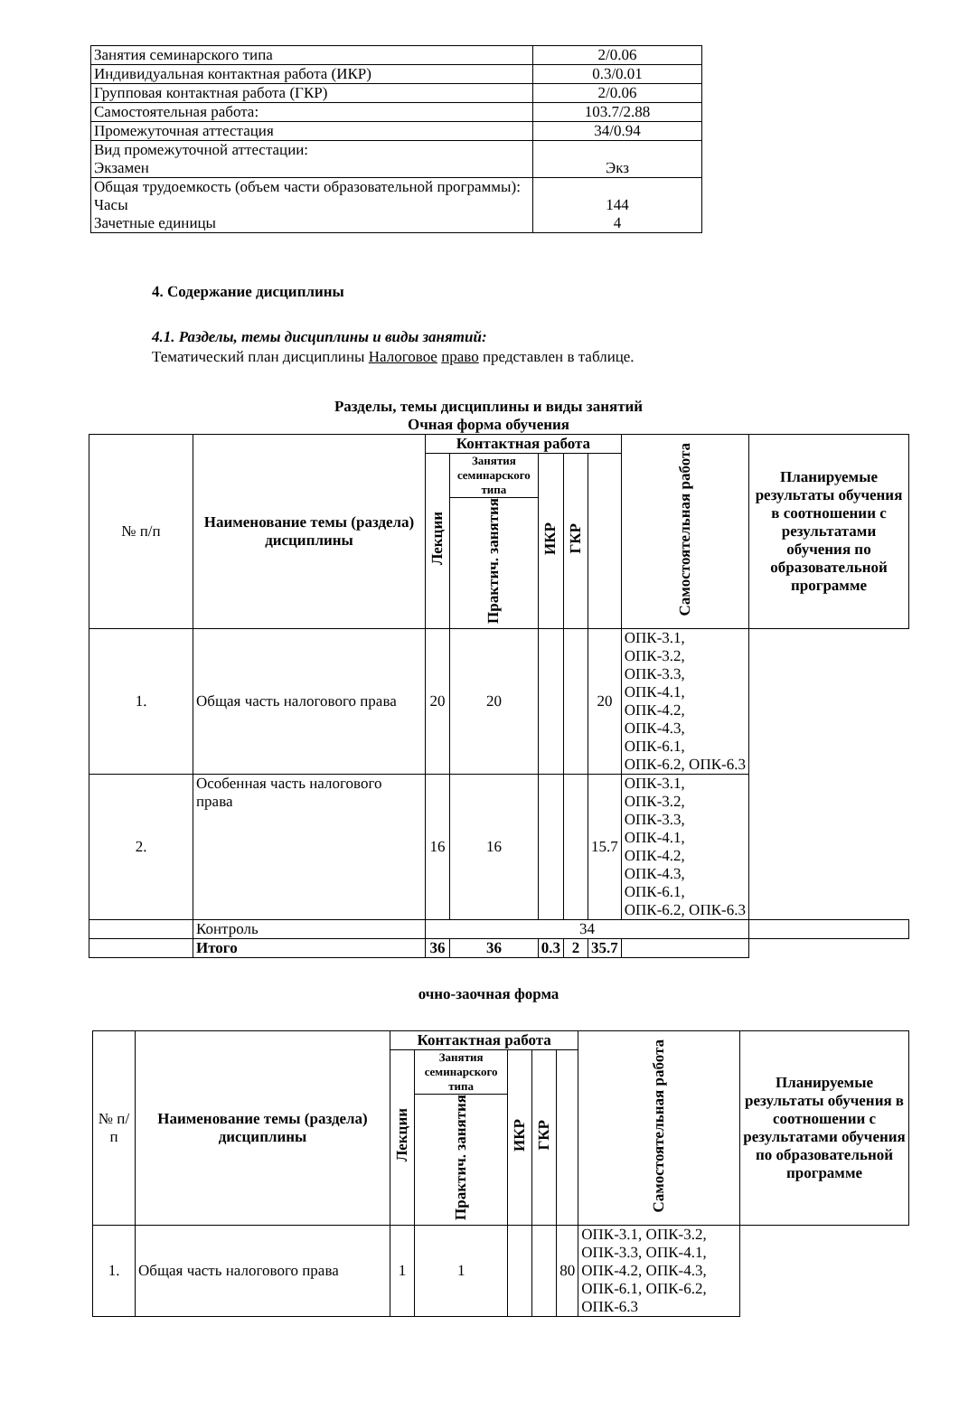| Занятия семинарского типа | 2/0.06 |
| Индивидуальная контактная работа (ИКР) | 0.3/0.01 |
| Групповая контактная работа (ГКР) | 2/0.06 |
| Самостоятельная работа: | 103.7/2.88 |
| Промежуточная аттестация | 34/0.94 |
| Вид промежуточной аттестации: Экзамен | Экз |
| Общая трудоемкость (объем части образовательной программы): Часы Зачетные единицы | 144 4 |
4. Содержание дисциплины
4.1. Разделы, темы дисциплины и виды занятий:
Тематический план дисциплины Налоговое право представлен в таблице.
Разделы, темы дисциплины и виды занятий
Очная форма обучения
| № п/п | Наименование темы (раздела) дисциплины | Контактная работа | | | | | Самостоятельная работа | Планируемые результаты обучения в соотношении с результатами обучения по образовательной программе |
| --- | --- | --- | --- | --- | --- | --- | --- | --- |
| | | Лекции | Занятия семинарского типа | ИКР | ГКР | | | |
| | | | Практич. занятия | | | | | |
| 1. | Общая часть налогового права | 20 | 20 | | | 20 | ОПК-3.1, ОПК-3.2, ОПК-3.3, ОПК-4.1, ОПК-4.2, ОПК-4.3, ОПК-6.1, ОПК-6.2, ОПК-6.3 | |
| 2. | Особенная часть налогового права | 16 | 16 | | | 15.7 | ОПК-3.1, ОПК-3.2, ОПК-3.3, ОПК-4.1, ОПК-4.2, ОПК-4.3, ОПК-6.1, ОПК-6.2, ОПК-6.3 | |
| | Контроль | 34 | | | | | | |
| | Итого | 36 | 36 | 0.3 | 2 | 35.7 | | |
очно-заочная форма
| № п/п | Наименование темы (раздела) дисциплины | Контактная работа | | | | | Самостоятельная работа | Планируемые результаты обучения в соотношении с результатами обучения по образовательной программе |
| --- | --- | --- | --- | --- | --- | --- | --- | --- |
| | | Лекции | Занятия семинарского типа | ИКР | ГКР | | | |
| | | | Практич. занятия | | | | | |
| 1. | Общая часть налогового права | 1 | 1 | | | 80 | ОПК-3.1, ОПК-3.2, ОПК-3.3, ОПК-4.1, ОПК-4.2, ОПК-4.3, ОПК-6.1, ОПК-6.2, ОПК-6.3 | |